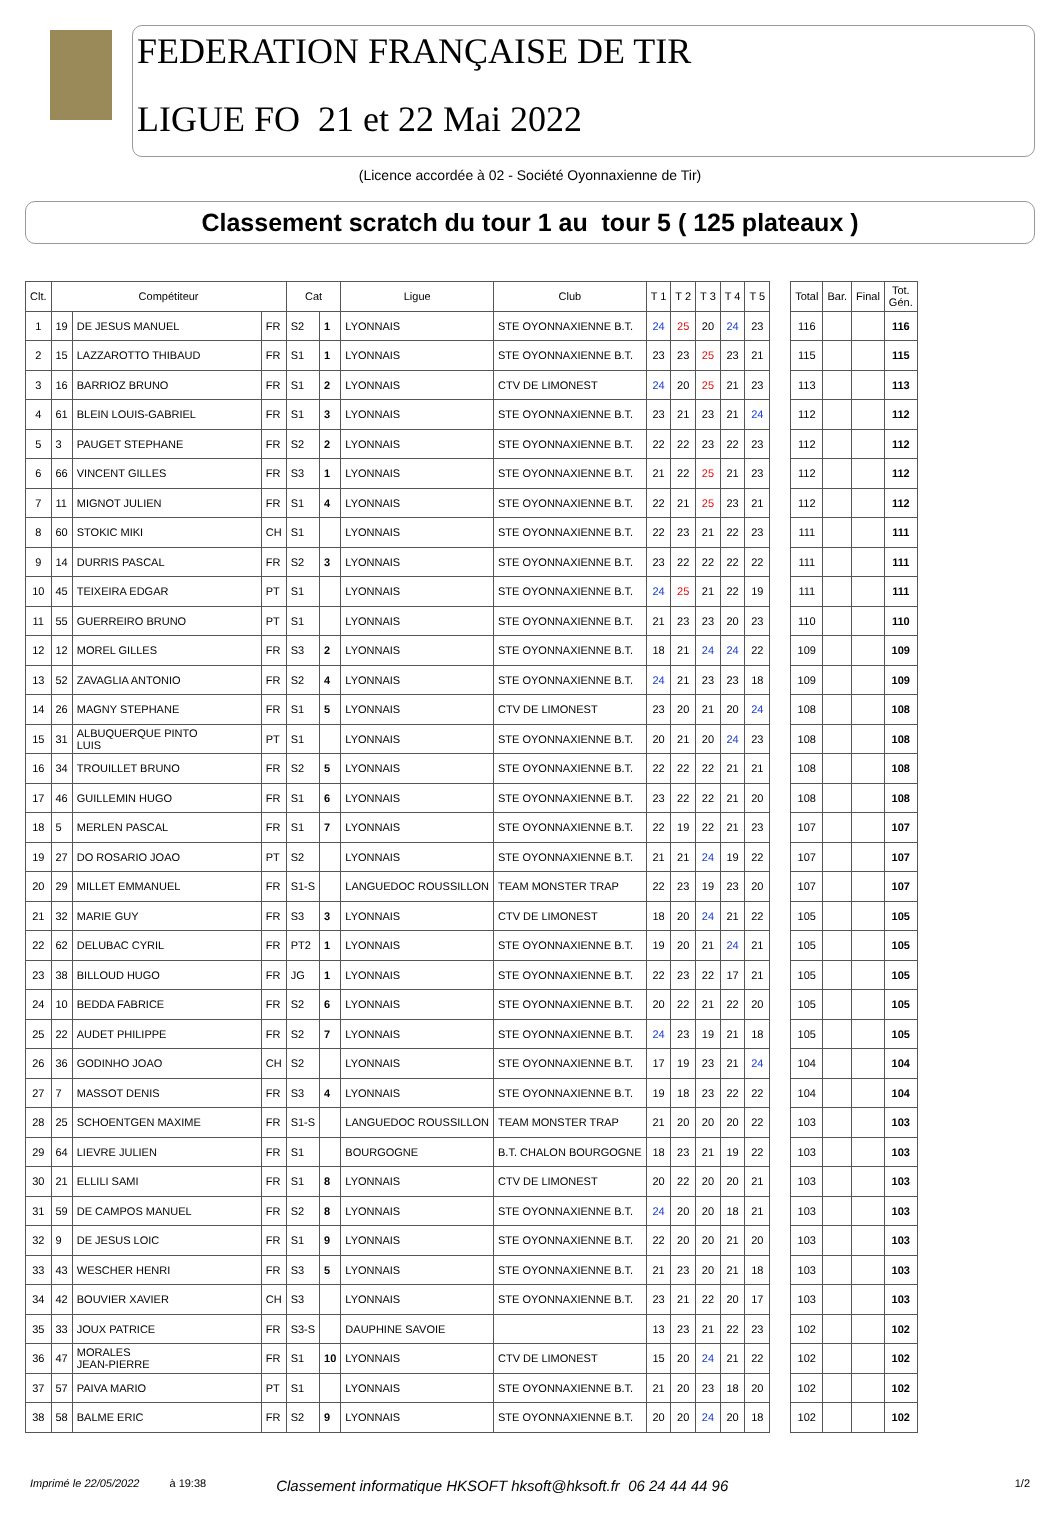FEDERATION FRANÇAISE DE TIR
LIGUE FO 21 et 22 Mai 2022
(Licence accordée à 02 - Société Oyonnaxienne de Tir)
Classement scratch du tour 1 au tour 5 ( 125 plateaux )
| Clt. | Compétiteur | | | Cat | | Ligue | Club | T 1 | T 2 | T 3 | T 4 | T 5 | | Total | Bar. | Final | Tot. Gén. |
| 1 | 19 | DE JESUS MANUEL | FR | S2 | 1 | LYONNAIS | STE OYONNAXIENNE B.T. | 24 | 25 | 20 | 24 | 23 | | 116 | | | 116 |
| 2 | 15 | LAZZAROTTO THIBAUD | FR | S1 | 1 | LYONNAIS | STE OYONNAXIENNE B.T. | 23 | 23 | 25 | 23 | 21 | | 115 | | | 115 |
| 3 | 16 | BARRIOZ BRUNO | FR | S1 | 2 | LYONNAIS | CTV DE LIMONEST | 24 | 20 | 25 | 21 | 23 | | 113 | | | 113 |
| 4 | 61 | BLEIN LOUIS-GABRIEL | FR | S1 | 3 | LYONNAIS | STE OYONNAXIENNE B.T. | 23 | 21 | 23 | 21 | 24 | | 112 | | | 112 |
| 5 | 3 | PAUGET STEPHANE | FR | S2 | 2 | LYONNAIS | STE OYONNAXIENNE B.T. | 22 | 22 | 23 | 22 | 23 | | 112 | | | 112 |
| 6 | 66 | VINCENT GILLES | FR | S3 | 1 | LYONNAIS | STE OYONNAXIENNE B.T. | 21 | 22 | 25 | 21 | 23 | | 112 | | | 112 |
| 7 | 11 | MIGNOT JULIEN | FR | S1 | 4 | LYONNAIS | STE OYONNAXIENNE B.T. | 22 | 21 | 25 | 23 | 21 | | 112 | | | 112 |
| 8 | 60 | STOKIC MIKI | CH | S1 | | LYONNAIS | STE OYONNAXIENNE B.T. | 22 | 23 | 21 | 22 | 23 | | 111 | | | 111 |
| 9 | 14 | DURRIS PASCAL | FR | S2 | 3 | LYONNAIS | STE OYONNAXIENNE B.T. | 23 | 22 | 22 | 22 | 22 | | 111 | | | 111 |
| 10 | 45 | TEIXEIRA EDGAR | PT | S1 | | LYONNAIS | STE OYONNAXIENNE B.T. | 24 | 25 | 21 | 22 | 19 | | 111 | | | 111 |
| 11 | 55 | GUERREIRO BRUNO | PT | S1 | | LYONNAIS | STE OYONNAXIENNE B.T. | 21 | 23 | 23 | 20 | 23 | | 110 | | | 110 |
| 12 | 12 | MOREL GILLES | FR | S3 | 2 | LYONNAIS | STE OYONNAXIENNE B.T. | 18 | 21 | 24 | 24 | 22 | | 109 | | | 109 |
| 13 | 52 | ZAVAGLIA ANTONIO | FR | S2 | 4 | LYONNAIS | STE OYONNAXIENNE B.T. | 24 | 21 | 23 | 23 | 18 | | 109 | | | 109 |
| 14 | 26 | MAGNY STEPHANE | FR | S1 | 5 | LYONNAIS | CTV DE LIMONEST | 23 | 20 | 21 | 20 | 24 | | 108 | | | 108 |
| 15 | 31 | ALBUQUERQUE PINTO LUIS | PT | S1 | | LYONNAIS | STE OYONNAXIENNE B.T. | 20 | 21 | 20 | 24 | 23 | | 108 | | | 108 |
| 16 | 34 | TROUILLET BRUNO | FR | S2 | 5 | LYONNAIS | STE OYONNAXIENNE B.T. | 22 | 22 | 22 | 21 | 21 | | 108 | | | 108 |
| 17 | 46 | GUILLEMIN HUGO | FR | S1 | 6 | LYONNAIS | STE OYONNAXIENNE B.T. | 23 | 22 | 22 | 21 | 20 | | 108 | | | 108 |
| 18 | 5 | MERLEN PASCAL | FR | S1 | 7 | LYONNAIS | STE OYONNAXIENNE B.T. | 22 | 19 | 22 | 21 | 23 | | 107 | | | 107 |
| 19 | 27 | DO ROSARIO JOAO | PT | S2 | | LYONNAIS | STE OYONNAXIENNE B.T. | 21 | 21 | 24 | 19 | 22 | | 107 | | | 107 |
| 20 | 29 | MILLET EMMANUEL | FR | S1-S | | LANGUEDOC ROUSSILLON | TEAM MONSTER TRAP | 22 | 23 | 19 | 23 | 20 | | 107 | | | 107 |
| 21 | 32 | MARIE GUY | FR | S3 | 3 | LYONNAIS | CTV DE LIMONEST | 18 | 20 | 24 | 21 | 22 | | 105 | | | 105 |
| 22 | 62 | DELUBAC CYRIL | FR | PT2 | 1 | LYONNAIS | STE OYONNAXIENNE B.T. | 19 | 20 | 21 | 24 | 21 | | 105 | | | 105 |
| 23 | 38 | BILLOUD HUGO | FR | JG | 1 | LYONNAIS | STE OYONNAXIENNE B.T. | 22 | 23 | 22 | 17 | 21 | | 105 | | | 105 |
| 24 | 10 | BEDDA FABRICE | FR | S2 | 6 | LYONNAIS | STE OYONNAXIENNE B.T. | 20 | 22 | 21 | 22 | 20 | | 105 | | | 105 |
| 25 | 22 | AUDET PHILIPPE | FR | S2 | 7 | LYONNAIS | STE OYONNAXIENNE B.T. | 24 | 23 | 19 | 21 | 18 | | 105 | | | 105 |
| 26 | 36 | GODINHO JOAO | CH | S2 | | LYONNAIS | STE OYONNAXIENNE B.T. | 17 | 19 | 23 | 21 | 24 | | 104 | | | 104 |
| 27 | 7 | MASSOT DENIS | FR | S3 | 4 | LYONNAIS | STE OYONNAXIENNE B.T. | 19 | 18 | 23 | 22 | 22 | | 104 | | | 104 |
| 28 | 25 | SCHOENTGEN MAXIME | FR | S1-S | | LANGUEDOC ROUSSILLON | TEAM MONSTER TRAP | 21 | 20 | 20 | 20 | 22 | | 103 | | | 103 |
| 29 | 64 | LIEVRE JULIEN | FR | S1 | | BOURGOGNE | B.T. CHALON BOURGOGNE | 18 | 23 | 21 | 19 | 22 | | 103 | | | 103 |
| 30 | 21 | ELLILI SAMI | FR | S1 | 8 | LYONNAIS | CTV DE LIMONEST | 20 | 22 | 20 | 20 | 21 | | 103 | | | 103 |
| 31 | 59 | DE CAMPOS MANUEL | FR | S2 | 8 | LYONNAIS | STE OYONNAXIENNE B.T. | 24 | 20 | 20 | 18 | 21 | | 103 | | | 103 |
| 32 | 9 | DE JESUS LOIC | FR | S1 | 9 | LYONNAIS | STE OYONNAXIENNE B.T. | 22 | 20 | 20 | 21 | 20 | | 103 | | | 103 |
| 33 | 43 | WESCHER HENRI | FR | S3 | 5 | LYONNAIS | STE OYONNAXIENNE B.T. | 21 | 23 | 20 | 21 | 18 | | 103 | | | 103 |
| 34 | 42 | BOUVIER XAVIER | CH | S3 | | LYONNAIS | STE OYONNAXIENNE B.T. | 23 | 21 | 22 | 20 | 17 | | 103 | | | 103 |
| 35 | 33 | JOUX PATRICE | FR | S3-S | | DAUPHINE SAVOIE | | 13 | 23 | 21 | 22 | 23 | | 102 | | | 102 |
| 36 | 47 | MORALES JEAN-PIERRE | FR | S1 | 10 | LYONNAIS | CTV DE LIMONEST | 15 | 20 | 24 | 21 | 22 | | 102 | | | 102 |
| 37 | 57 | PAIVA MARIO | PT | S1 | | LYONNAIS | STE OYONNAXIENNE B.T. | 21 | 20 | 23 | 18 | 20 | | 102 | | | 102 |
| 38 | 58 | BALME ERIC | FR | S2 | 9 | LYONNAIS | STE OYONNAXIENNE B.T. | 20 | 20 | 24 | 20 | 18 | | 102 | | | 102 |
Imprimé le 22/05/2022 à 19:38 Classement informatique HKSOFT hksoft@hksoft.fr 06 24 44 44 96 1/2